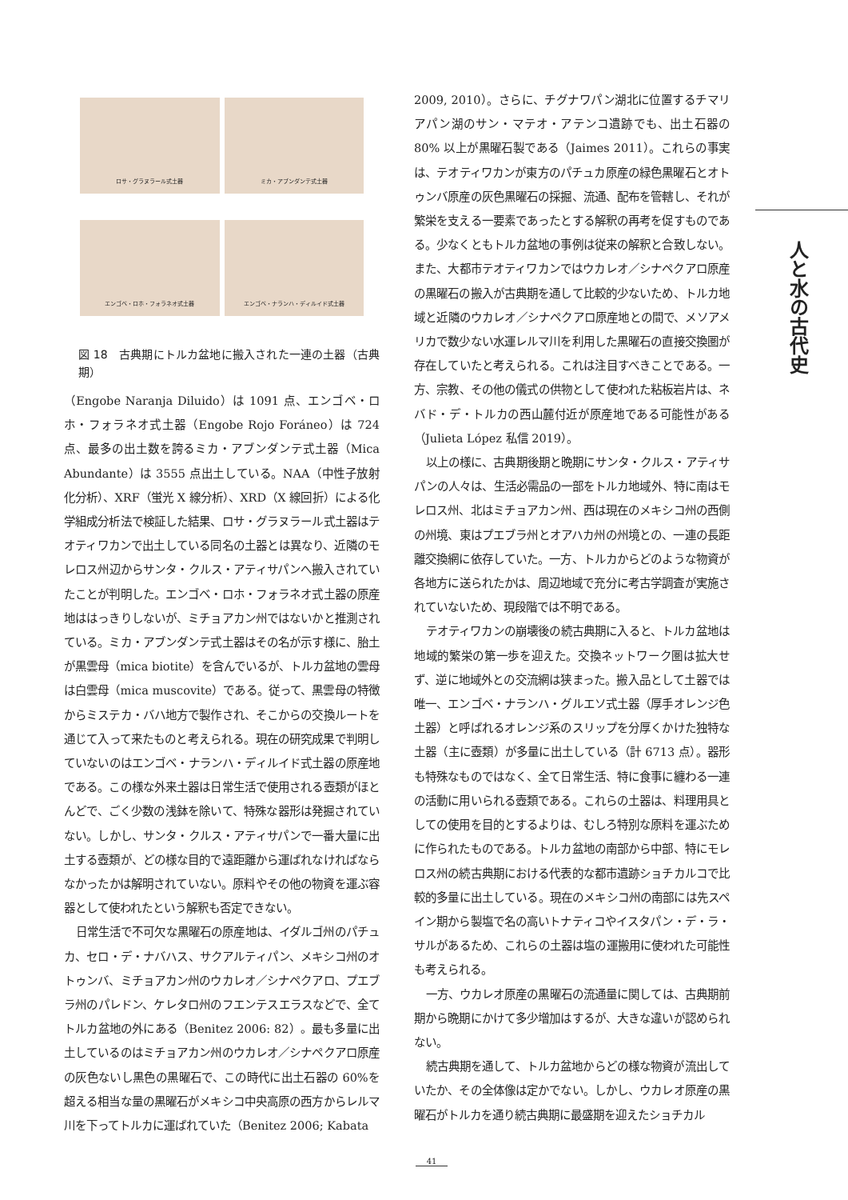ロサ・グラヌラール式土器
ミカ・アブンダンテ式土器
エンゴベ・ロホ・フォラネオ式土器
エンゴベ・ナランハ・ディルイド式土器
図 18　古典期にトルカ盆地に搬入された一連の土器（古典期）
（Engobe Naranja Diluido）は 1091 点、エンゴベ・ロホ・フォラネオ式土器（Engobe Rojo Foráneo）は 724 点、最多の出土数を誇るミカ・アブンダンテ式土器（Mica Abundante）は 3555 点出土している。NAA（中性子放射化分析）、XRF（蛍光 X 線分析）、XRD（X 線回折）による化学組成分析法で検証した結果、ロサ・グラヌラール式土器はテオティワカンで出土している同名の土器とは異なり、近隣のモレロス州辺からサンタ・クルス・アティサパンへ搬入されていたことが判明した。エンゴベ・ロホ・フォラネオ式土器の原産地ははっきりしないが、ミチョアカン州ではないかと推測されている。ミカ・アブンダンテ式土器はその名が示す様に、胎土が黒雲母（mica biotite）を含んでいるが、トルカ盆地の雲母は白雲母（mica muscovite）である。従って、黒雲母の特徴からミステカ・バハ地方で製作され、そこからの交換ルートを通じて入って来たものと考えられる。現在の研究成果で判明していないのはエンゴベ・ナランハ・ディルイド式土器の原産地である。この様な外来土器は日常生活で使用される壺類がほとんどで、ごく少数の浅鉢を除いて、特殊な器形は発掘されていない。しかし、サンタ・クルス・アティサパンで一番大量に出土する壺類が、どの様な目的で遠距離から運ばれなければならなかったかは解明されていない。原料やその他の物資を運ぶ容器として使われたという解釈も否定できない。
日常生活で不可欠な黒曜石の原産地は、イダルゴ州のパチュカ、セロ・デ・ナバハス、サクアルティパン、メキシコ州のオトゥンバ、ミチョアカン州のウカレオ／シナペクアロ、プエブラ州のパレドン、ケレタロ州のフエンテスエラスなどで、全てトルカ盆地の外にある（Benitez 2006: 82）。最も多量に出土しているのはミチョアカン州のウカレオ／シナペクアロ原産の灰色ないし黒色の黒曜石で、この時代に出土石器の 60%を超える相当な量の黒曜石がメキシコ中央高原の西方からレルマ川を下ってトルカに運ばれていた（Benitez 2006; Kabata
2009, 2010）。さらに、チグナワパン湖北に位置するチマリアパン湖のサン・マテオ・アテンコ遺跡でも、出土石器の 80% 以上が黒曜石製である（Jaimes 2011）。これらの事実は、テオティワカンが東方のパチュカ原産の緑色黒曜石とオトゥンバ原産の灰色黒曜石の採掘、流通、配布を管轄し、それが繁栄を支える一要素であったとする解釈の再考を促すものである。少なくともトルカ盆地の事例は従来の解釈と合致しない。また、大都市テオティワカンではウカレオ／シナペクアロ原産の黒曜石の搬入が古典期を通して比較的少ないため、トルカ地域と近隣のウカレオ／シナペクアロ原産地との間で、メソアメリカで数少ない水運レルマ川を利用した黒曜石の直接交換圏が存在していたと考えられる。これは注目すべきことである。一方、宗教、その他の儀式の供物として使われた粘板岩片は、ネバド・デ・トルカの西山麓付近が原産地である可能性がある（Julieta López 私信 2019）。
以上の様に、古典期後期と晩期にサンタ・クルス・アティサパンの人々は、生活必需品の一部をトルカ地域外、特に南はモレロス州、北はミチョアカン州、西は現在のメキシコ州の西側の州境、東はプエブラ州とオアハカ州の州境との、一連の長距離交換網に依存していた。一方、トルカからどのような物資が各地方に送られたかは、周辺地域で充分に考古学調査が実施されていないため、現段階では不明である。
テオティワカンの崩壊後の続古典期に入ると、トルカ盆地は地域的繁栄の第一歩を迎えた。交換ネットワーク圏は拡大せず、逆に地域外との交流網は狭まった。搬入品として土器では唯一、エンゴベ・ナランハ・グルエソ式土器（厚手オレンジ色土器）と呼ばれるオレンジ系のスリップを分厚くかけた独特な土器（主に壺類）が多量に出土している（計 6713 点）。器形も特殊なものではなく、全て日常生活、特に食事に纏わる一連の活動に用いられる壺類である。これらの土器は、料理用具としての使用を目的とするよりは、むしろ特別な原料を運ぶために作られたものである。トルカ盆地の南部から中部、特にモレロス州の続古典期における代表的な都市遺跡ショチカルコで比較的多量に出土している。現在のメキシコ州の南部には先スペイン期から製塩で名の高いトナティコやイスタパン・デ・ラ・サルがあるため、これらの土器は塩の運搬用に使われた可能性も考えられる。
一方、ウカレオ原産の黒曜石の流通量に関しては、古典期前期から晩期にかけて多少増加はするが、大きな違いが認められない。
続古典期を通して、トルカ盆地からどの様な物資が流出していたか、その全体像は定かでない。しかし、ウカレオ原産の黒曜石がトルカを通り続古典期に最盛期を迎えたショチカル
人と水の古代史
41